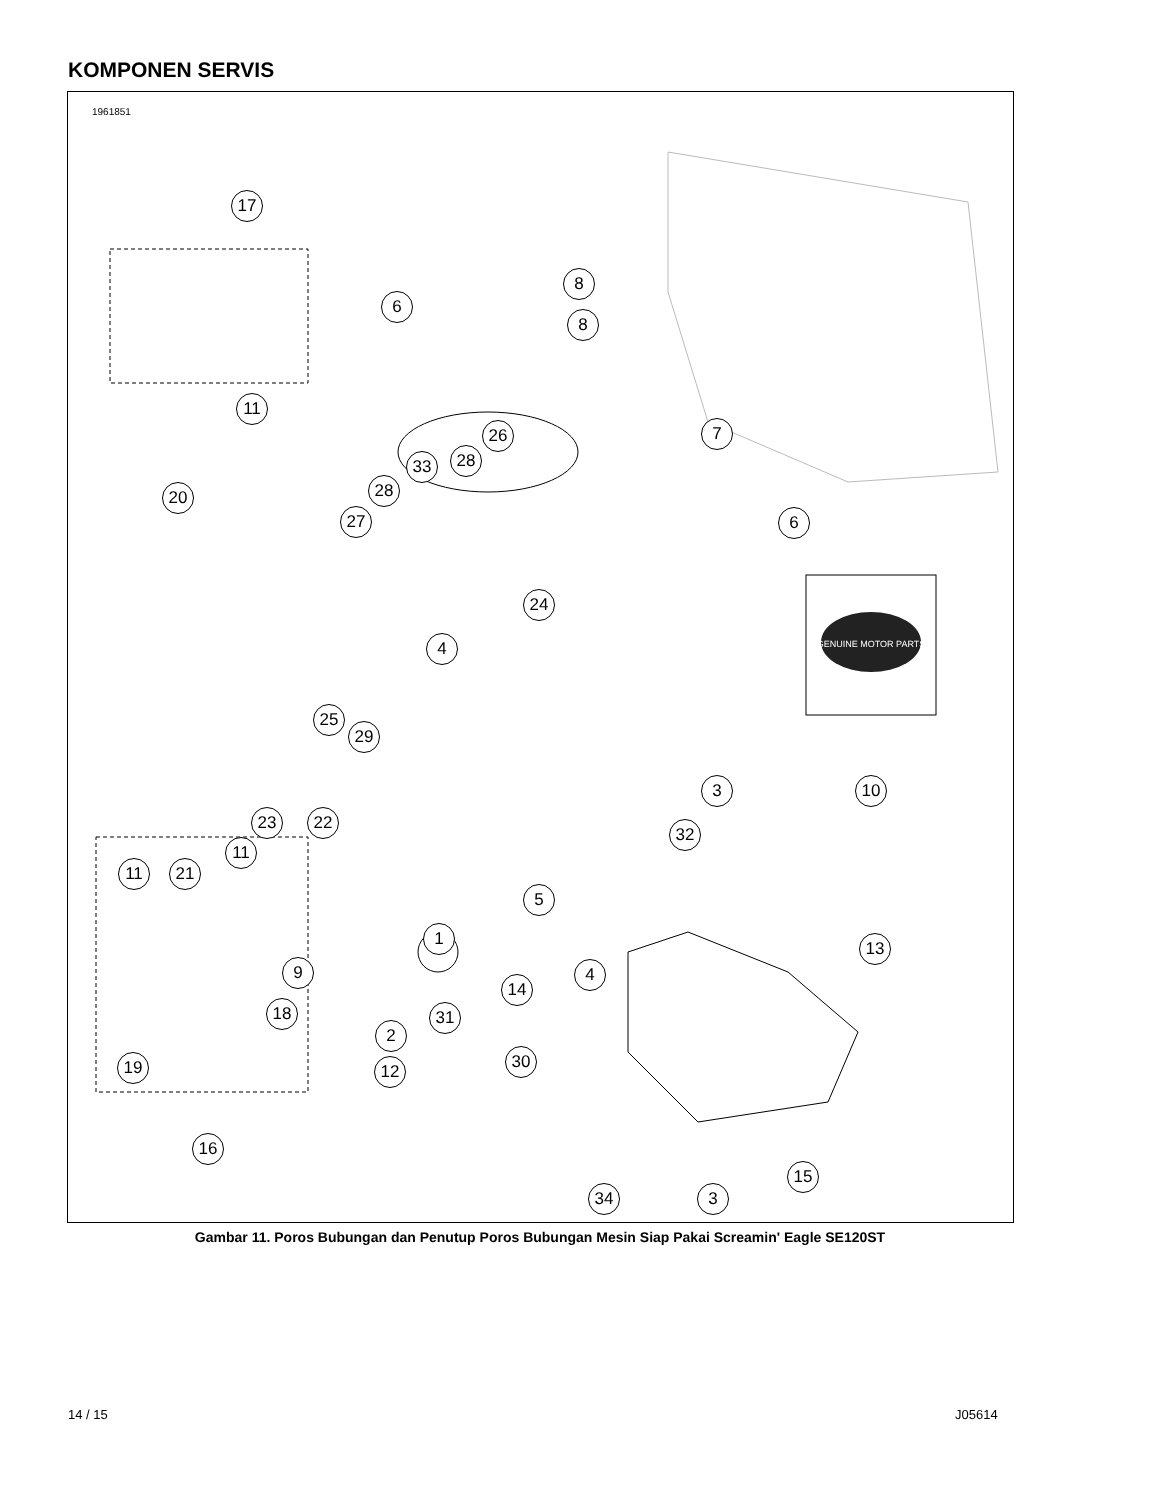KOMPONEN SERVIS
1961851
GENUINE MOTOR PARTS
17
8
6
8
11
7
26
33 28
20 28
27 6
24
4
25
29
3 10
23 22
32
11
11 21
5
1 13
9 4
14
18 31
2
30
19 12
16
15
34 3
Gambar 11. Poros Bubungan dan Penutup Poros Bubungan Mesin Siap Pakai Screamin' Eagle SE120ST
14 / 15 J05614